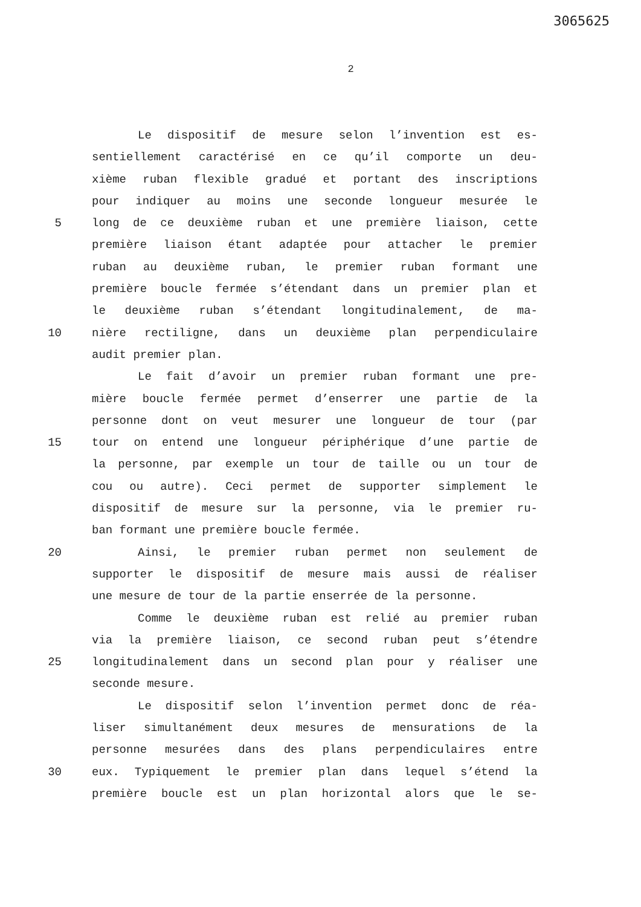3065625
2
Le dispositif de mesure selon l’invention est es-
sentiellement caractérisé en ce qu’il comporte un deu-
xième ruban flexible gradué et portant des inscriptions
pour indiquer au moins une seconde longueur mesurée le
5 long de ce deuxième ruban et une première liaison, cette
première liaison étant adaptée pour attacher le premier
ruban au deuxième ruban, le premier ruban formant une
première boucle fermée s’étendant dans un premier plan et
le deuxième ruban s’étendant longitudinalement, de ma-
10 nière rectiligne, dans un deuxième plan perpendiculaire
audit premier plan.
Le fait d’avoir un premier ruban formant une pre-
mière boucle fermée permet d’enserrer une partie de la
personne dont on veut mesurer une longueur de tour (par
15 tour on entend une longueur périphérique d’une partie de
la personne, par exemple un tour de taille ou un tour de
cou ou autre). Ceci permet de supporter simplement le
dispositif de mesure sur la personne, via le premier ru-
ban formant une première boucle fermée.
20 Ainsi, le premier ruban permet non seulement de
supporter le dispositif de mesure mais aussi de réaliser
une mesure de tour de la partie enserrée de la personne.
Comme le deuxième ruban est relié au premier ruban
via la première liaison, ce second ruban peut s’étendre
25 longitudinalement dans un second plan pour y réaliser une
seconde mesure.
Le dispositif selon l’invention permet donc de réa-
liser simultanément deux mesures de mensurations de la
personne mesurées dans des plans perpendiculaires entre
30 eux. Typiquement le premier plan dans lequel s’étend la
première boucle est un plan horizontal alors que le se-